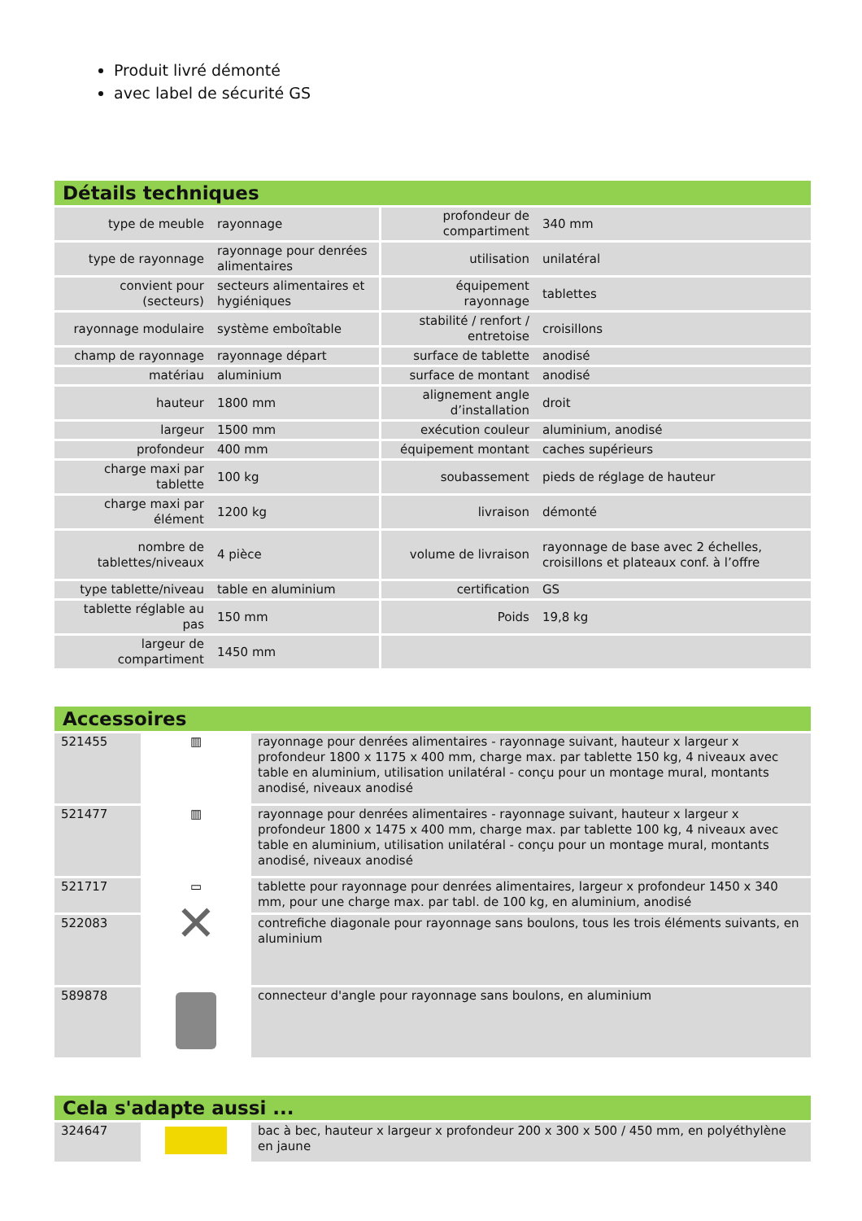Produit livré démonté
avec label de sécurité GS
Détails techniques
| type de meuble | rayonnage | profondeur de compartiment | 340 mm |
| type de rayonnage | rayonnage pour denrées alimentaires | utilisation | unilatéral |
| convient pour (secteurs) | secteurs alimentaires et hygiéniques | équipement rayonnage | tablettes |
| rayonnage modulaire | système emboîtable | stabilité / renfort / entretoise | croisillons |
| champ de rayonnage | rayonnage départ | surface de tablette | anodisé |
| matériau | aluminium | surface de montant | anodisé |
| hauteur | 1800 mm | alignement angle d’installation | droit |
| largeur | 1500 mm | exécution couleur | aluminium, anodisé |
| profondeur | 400 mm | équipement montant | caches supérieurs |
| charge maxi par tablette | 100 kg | soubassement | pieds de réglage de hauteur |
| charge maxi par élément | 1200 kg | livraison | démonté |
| nombre de tablettes/niveaux | 4 pièce | volume de livraison | rayonnage de base avec 2 échelles, croisillons et plateaux conf. à l’offre |
| type tablette/niveau | table en aluminium | certification | GS |
| tablette réglable au pas | 150 mm | Poids | 19,8 kg |
| largeur de compartiment | 1450 mm | | |
Accessoires
| 521455 | ▥ | rayonnage pour denrées alimentaires - rayonnage suivant, hauteur x largeur x profondeur 1800 x 1175 x 400 mm, charge max. par tablette 150 kg, 4 niveaux avec table en aluminium, utilisation unilatéral - conçu pour un montage mural, montants anodisé, niveaux anodisé |
| 521477 | ▥ | rayonnage pour denrées alimentaires - rayonnage suivant, hauteur x largeur x profondeur 1800 x 1475 x 400 mm, charge max. par tablette 100 kg, 4 niveaux avec table en aluminium, utilisation unilatéral - conçu pour un montage mural, montants anodisé, niveaux anodisé |
| 521717 | ▭ | tablette pour rayonnage pour denrées alimentaires, largeur x profondeur 1450 x 340 mm, pour une charge max. par tabl. de 100 kg, en aluminium, anodisé |
| 522083 | ✕ | contrefiche diagonale pour rayonnage sans boulons, tous les trois éléments suivants, en aluminium |
| 589878 | | connecteur d'angle pour rayonnage sans boulons, en aluminium |
Cela s'adapte aussi ...
| 324647 | | bac à bec, hauteur x largeur x profondeur 200 x 300 x 500 / 450 mm, en polyéthylène en jaune |